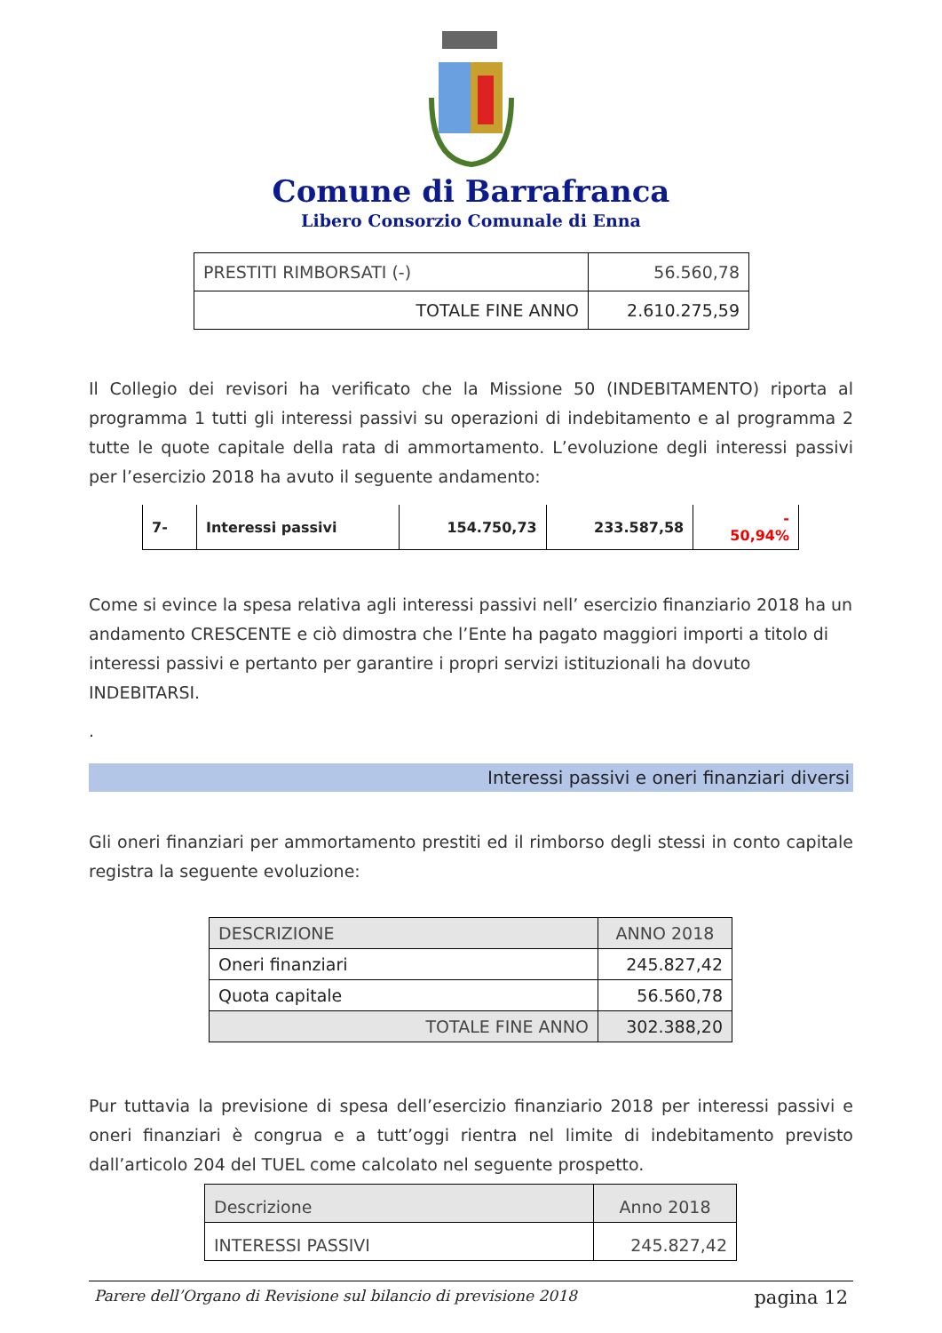Comune di Barrafranca
Libero Consorzio Comunale di Enna
| PRESTITI RIMBORSATI (-) | 56.560,78 |
| TOTALE FINE ANNO | 2.610.275,59 |
Il Collegio dei revisori ha verificato che la Missione 50 (INDEBITAMENTO) riporta al programma 1 tutti gli interessi passivi su operazioni di indebitamento e al programma 2 tutte le quote capitale della rata di ammortamento. L’evoluzione degli interessi passivi per l’esercizio 2018 ha avuto il seguente andamento:
| 7- | Interessi passivi | 154.750,73 | 233.587,58 | - 50,94% |
Come si evince la spesa relativa agli interessi passivi nell’ esercizio finanziario 2018 ha un andamento CRESCENTE e ciò dimostra che l’Ente ha pagato maggiori importi a titolo di interessi passivi e pertanto per garantire i propri servizi istituzionali ha dovuto INDEBITARSI.
.
Interessi passivi e oneri finanziari diversi
Gli oneri finanziari per ammortamento prestiti ed il rimborso degli stessi in conto capitale registra la seguente evoluzione:
| DESCRIZIONE | ANNO 2018 |
| Oneri finanziari | 245.827,42 |
| Quota capitale | 56.560,78 |
| TOTALE FINE ANNO | 302.388,20 |
Pur tuttavia la previsione di spesa dell’esercizio finanziario 2018 per interessi passivi e oneri finanziari è congrua e a tutt’oggi rientra nel limite di indebitamento previsto dall’articolo 204 del TUEL come calcolato nel seguente prospetto.
| Descrizione | Anno 2018 |
| INTERESSI PASSIVI | 245.827,42 |
Parere dell’Organo di Revisione sul bilancio di previsione 2018 pagina 12